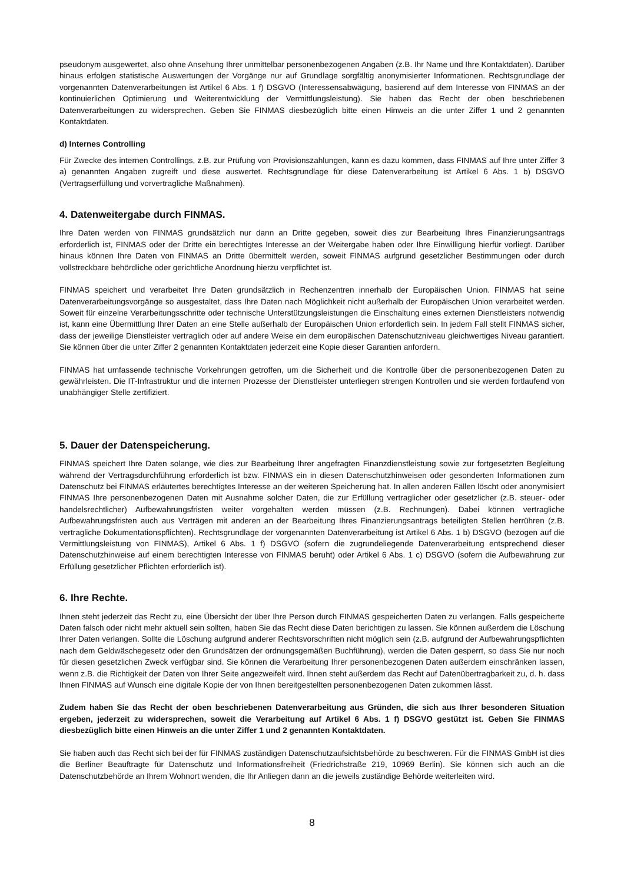pseudonym ausgewertet, also ohne Ansehung Ihrer unmittelbar personenbezogenen Angaben (z.B. Ihr Name und Ihre Kontaktdaten). Darüber hinaus erfolgen statistische Auswertungen der Vorgänge nur auf Grundlage sorgfältig anonymisierter Informationen. Rechtsgrundlage der vorgenannten Datenverarbeitungen ist Artikel 6 Abs. 1 f) DSGVO (Interessensabwägung, basierend auf dem Interesse von FINMAS an der kontinuierlichen Optimierung und Weiterentwicklung der Vermittlungsleistung). Sie haben das Recht der oben beschriebenen Datenverarbeitungen zu widersprechen. Geben Sie FINMAS diesbezüglich bitte einen Hinweis an die unter Ziffer 1 und 2 genannten Kontaktdaten.
d) Internes Controlling
Für Zwecke des internen Controllings, z.B. zur Prüfung von Provisionszahlungen, kann es dazu kommen, dass FINMAS auf Ihre unter Ziffer 3 a) genannten Angaben zugreift und diese auswertet. Rechtsgrundlage für diese Datenverarbeitung ist Artikel 6 Abs. 1 b) DSGVO (Vertragserfüllung und vorvertragliche Maßnahmen).
4. Datenweitergabe durch FINMAS.
Ihre Daten werden von FINMAS grundsätzlich nur dann an Dritte gegeben, soweit dies zur Bearbeitung Ihres Finanzierungsantrags erforderlich ist, FINMAS oder der Dritte ein berechtigtes Interesse an der Weitergabe haben oder Ihre Einwilligung hierfür vorliegt. Darüber hinaus können Ihre Daten von FINMAS an Dritte übermittelt werden, soweit FINMAS aufgrund gesetzlicher Bestimmungen oder durch vollstreckbare behördliche oder gerichtliche Anordnung hierzu verpflichtet ist.
FINMAS speichert und verarbeitet Ihre Daten grundsätzlich in Rechenzentren innerhalb der Europäischen Union. FINMAS hat seine Datenverarbeitungsvorgänge so ausgestaltet, dass Ihre Daten nach Möglichkeit nicht außerhalb der Europäischen Union verarbeitet werden. Soweit für einzelne Verarbeitungsschritte oder technische Unterstützungsleistungen die Einschaltung eines externen Dienstleisters notwendig ist, kann eine Übermittlung Ihrer Daten an eine Stelle außerhalb der Europäischen Union erforderlich sein. In jedem Fall stellt FINMAS sicher, dass der jeweilige Dienstleister vertraglich oder auf andere Weise ein dem europäischen Datenschutzniveau gleichwertiges Niveau garantiert. Sie können über die unter Ziffer 2 genannten Kontaktdaten jederzeit eine Kopie dieser Garantien anfordern.
FINMAS hat umfassende technische Vorkehrungen getroffen, um die Sicherheit und die Kontrolle über die personenbezogenen Daten zu gewährleisten. Die IT-Infrastruktur und die internen Prozesse der Dienstleister unterliegen strengen Kontrollen und sie werden fortlaufend von unabhängiger Stelle zertifiziert.
5. Dauer der Datenspeicherung.
FINMAS speichert Ihre Daten solange, wie dies zur Bearbeitung Ihrer angefragten Finanzdienstleistung sowie zur fortgesetzten Begleitung während der Vertragsdurchführung erforderlich ist bzw. FINMAS ein in diesen Datenschutzhinweisen oder gesonderten Informationen zum Datenschutz bei FINMAS erläutertes berechtigtes Interesse an der weiteren Speicherung hat. In allen anderen Fällen löscht oder anonymisiert FINMAS Ihre personenbezogenen Daten mit Ausnahme solcher Daten, die zur Erfüllung vertraglicher oder gesetzlicher (z.B. steuer- oder handelsrechtlicher) Aufbewahrungsfristen weiter vorgehalten werden müssen (z.B. Rechnungen). Dabei können vertragliche Aufbewahrungsfristen auch aus Verträgen mit anderen an der Bearbeitung Ihres Finanzierungsantrags beteiligten Stellen herrühren (z.B. vertragliche Dokumentationspflichten). Rechtsgrundlage der vorgenannten Datenverarbeitung ist Artikel 6 Abs. 1 b) DSGVO (bezogen auf die Vermittlungsleistung von FINMAS), Artikel 6 Abs. 1 f) DSGVO (sofern die zugrundeliegende Datenverarbeitung entsprechend dieser Datenschutzhinweise auf einem berechtigten Interesse von FINMAS beruht) oder Artikel 6 Abs. 1 c) DSGVO (sofern die Aufbewahrung zur Erfüllung gesetzlicher Pflichten erforderlich ist).
6. Ihre Rechte.
Ihnen steht jederzeit das Recht zu, eine Übersicht der über Ihre Person durch FINMAS gespeicherten Daten zu verlangen. Falls gespeicherte Daten falsch oder nicht mehr aktuell sein sollten, haben Sie das Recht diese Daten berichtigen zu lassen. Sie können außerdem die Löschung Ihrer Daten verlangen. Sollte die Löschung aufgrund anderer Rechtsvorschriften nicht möglich sein (z.B. aufgrund der Aufbewahrungspflichten nach dem Geldwäschegesetz oder den Grundsätzen der ordnungsgemäßen Buchführung), werden die Daten gesperrt, so dass Sie nur noch für diesen gesetzlichen Zweck verfügbar sind. Sie können die Verarbeitung Ihrer personenbezogenen Daten außerdem einschränken lassen, wenn z.B. die Richtigkeit der Daten von Ihrer Seite angezweifelt wird. Ihnen steht außerdem das Recht auf Datenübertragbarkeit zu, d. h. dass Ihnen FINMAS auf Wunsch eine digitale Kopie der von Ihnen bereitgestellten personenbezogenen Daten zukommen lässt.
Zudem haben Sie das Recht der oben beschriebenen Datenverarbeitung aus Gründen, die sich aus Ihrer besonderen Situation ergeben, jederzeit zu widersprechen, soweit die Verarbeitung auf Artikel 6 Abs. 1 f) DSGVO gestützt ist. Geben Sie FINMAS diesbezüglich bitte einen Hinweis an die unter Ziffer 1 und 2 genannten Kontaktdaten.
Sie haben auch das Recht sich bei der für FINMAS zuständigen Datenschutzaufsichtsbehörde zu beschweren. Für die FINMAS GmbH ist dies die Berliner Beauftragte für Datenschutz und Informationsfreiheit (Friedrichstraße 219, 10969 Berlin). Sie können sich auch an die Datenschutzbehörde an Ihrem Wohnort wenden, die Ihr Anliegen dann an die jeweils zuständige Behörde weiterleiten wird.
8